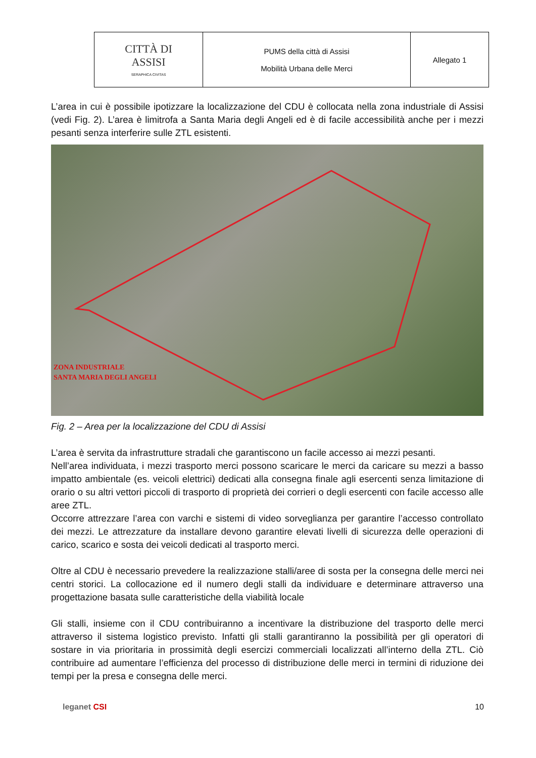| CITTÀ DI ASSISI SERAPHICA CIVITAS | PUMS della città di Assisi Mobilità Urbana delle Merci | Allegato 1 |
L’area in cui è possibile ipotizzare la localizzazione del CDU è collocata nella zona industriale di Assisi (vedi Fig. 2). L’area è limitrofa a Santa Maria degli Angeli ed è di facile accessibilità anche per i mezzi pesanti senza interferire sulle ZTL esistenti.
ZONA INDUSTRIALE
SANTA MARIA DEGLI ANGELI
Fig. 2 – Area per la localizzazione del CDU di Assisi
L’area è servita da infrastrutture stradali che garantiscono un facile accesso ai mezzi pesanti.
Nell’area individuata, i mezzi trasporto merci possono scaricare le merci da caricare su mezzi a basso impatto ambientale (es. veicoli elettrici) dedicati alla consegna finale agli esercenti senza limitazione di orario o su altri vettori piccoli di trasporto di proprietà dei corrieri o degli esercenti con facile accesso alle aree ZTL.
Occorre attrezzare l’area con varchi e sistemi di video sorveglianza per garantire l’accesso controllato dei mezzi. Le attrezzature da installare devono garantire elevati livelli di sicurezza delle operazioni di carico, scarico e sosta dei veicoli dedicati al trasporto merci.
Oltre al CDU è necessario prevedere la realizzazione stalli/aree di sosta per la consegna delle merci nei centri storici. La collocazione ed il numero degli stalli da individuare e determinare attraverso una progettazione basata sulle caratteristiche della viabilità locale
Gli stalli, insieme con il CDU contribuiranno a incentivare la distribuzione del trasporto delle merci attraverso il sistema logistico previsto. Infatti gli stalli garantiranno la possibilità per gli operatori di sostare in via prioritaria in prossimità degli esercizi commerciali localizzati all’interno della ZTL. Ciò contribuire ad aumentare l’efficienza del processo di distribuzione delle merci in termini di riduzione dei tempi per la presa e consegna delle merci.
leganet CSI 10